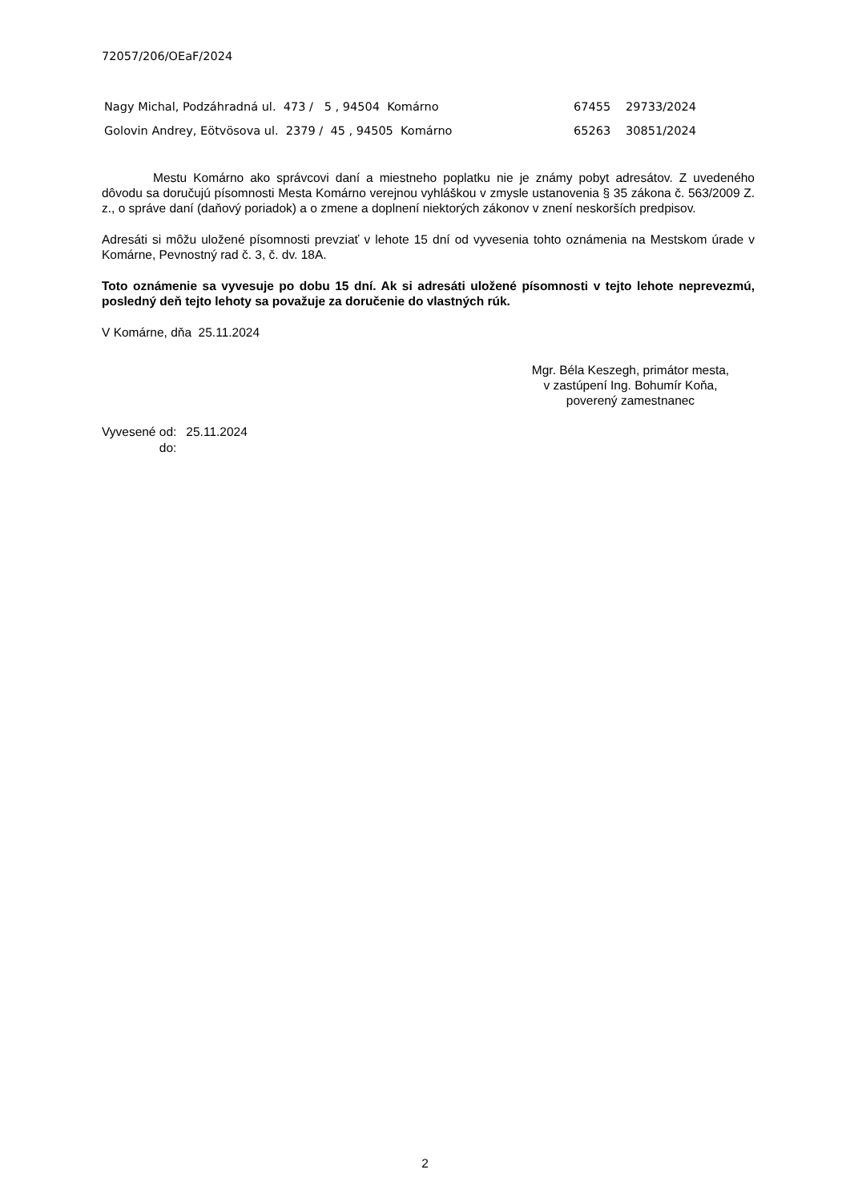72057/206/OEaF/2024
| Nagy Michal, Podzáhradná ul. 473 / 5 , 94504 Komárno | 67455 | 29733/2024 |
| Golovin Andrey, Eötvösova ul. 2379 / 45 , 94505 Komárno | 65263 | 30851/2024 |
Mestu Komárno ako správcovi daní a miestneho poplatku nie je známy pobyt adresátov. Z uvedeného dôvodu sa doručujú písomnosti Mesta Komárno verejnou vyhláškou v zmysle ustanovenia § 35 zákona č. 563/2009 Z. z., o správe daní (daňový poriadok) a o zmene a doplnení niektorých zákonov v znení neskorších predpisov.
Adresáti si môžu uložené písomnosti prevziať v lehote 15 dní od vyvesenia tohto oznámenia na Mestskom úrade v Komárne, Pevnostný rad č. 3, č. dv. 18A.
Toto oznámenie sa vyvesuje po dobu 15 dní. Ak si adresáti uložené písomnosti v tejto lehote neprevezmú, posledný deň tejto lehoty sa považuje za doručenie do vlastných rúk.
V Komárne, dňa 25.11.2024
Mgr. Béla Keszegh, primátor mesta,
v zastúpení Ing. Bohumír Koňa,
poverený zamestnanec
| Vyvesené od: | 25.11.2024 |
| do: | |
2